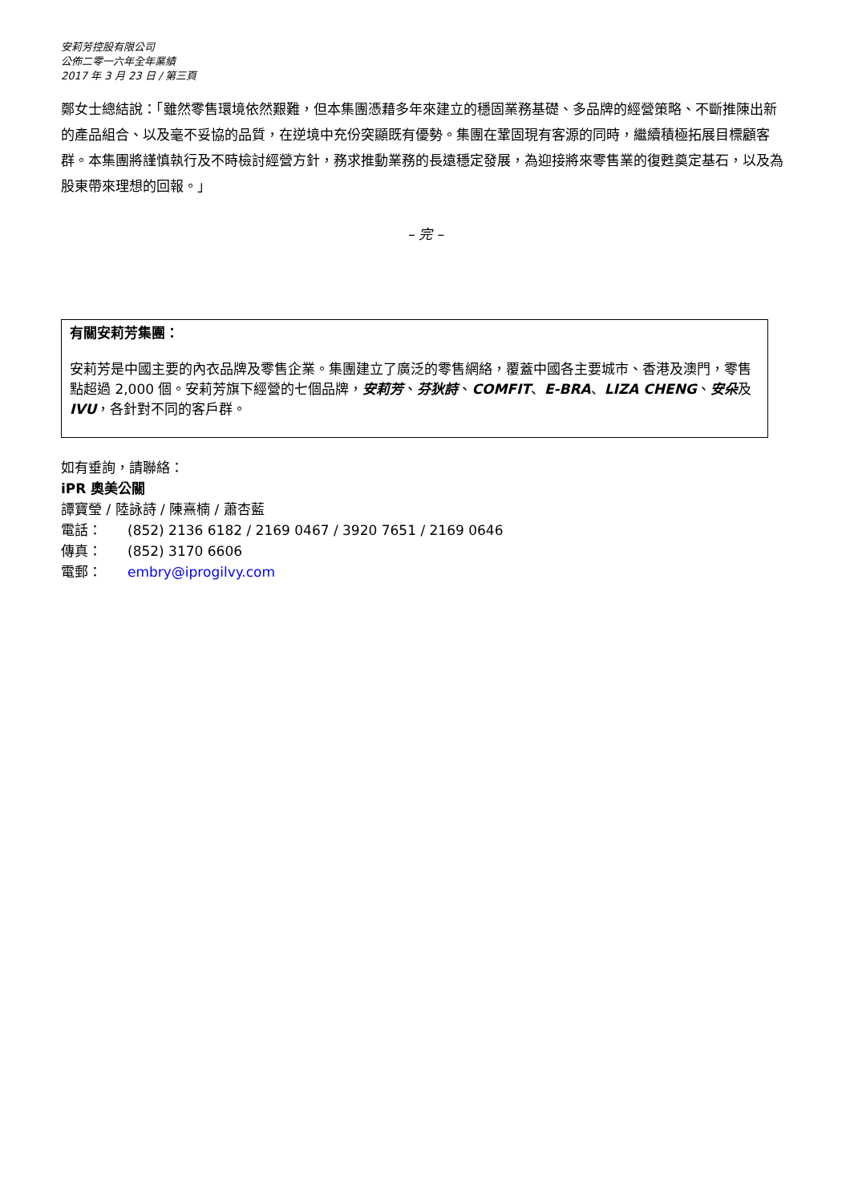安莉芳控股有限公司
公佈二零一六年全年業績
2017 年 3 月 23 日 / 第三頁
鄭女士總結說：「雖然零售環境依然艱難，但本集團憑藉多年來建立的穩固業務基礎、多品牌的經營策略、不斷推陳出新的產品組合、以及毫不妥協的品質，在逆境中充份突顯既有優勢。集團在鞏固現有客源的同時，繼續積極拓展目標顧客群。本集團將謹慎執行及不時檢討經營方針，務求推動業務的長遠穩定發展，為迎接將來零售業的復甦奠定基石，以及為股東帶來理想的回報。」
– 完 –
有關安莉芳集團：
安莉芳是中國主要的內衣品牌及零售企業。集團建立了廣泛的零售網絡，覆蓋中國各主要城市、香港及澳門，零售點超過 2,000 個。安莉芳旗下經營的七個品牌，安莉芳、芬狄詩、COMFIT、E-BRA、LIZA CHENG、安朵及 IVU，各針對不同的客戶群。
如有垂詢，請聯絡：
iPR 奧美公關
譚寶瑩 / 陸詠詩 / 陳熹楠 / 蕭杏藍
電話： (852) 2136 6182 / 2169 0467 / 3920 7651 / 2169 0646
傳真： (852) 3170 6606
電郵： embry@iprogilvy.com